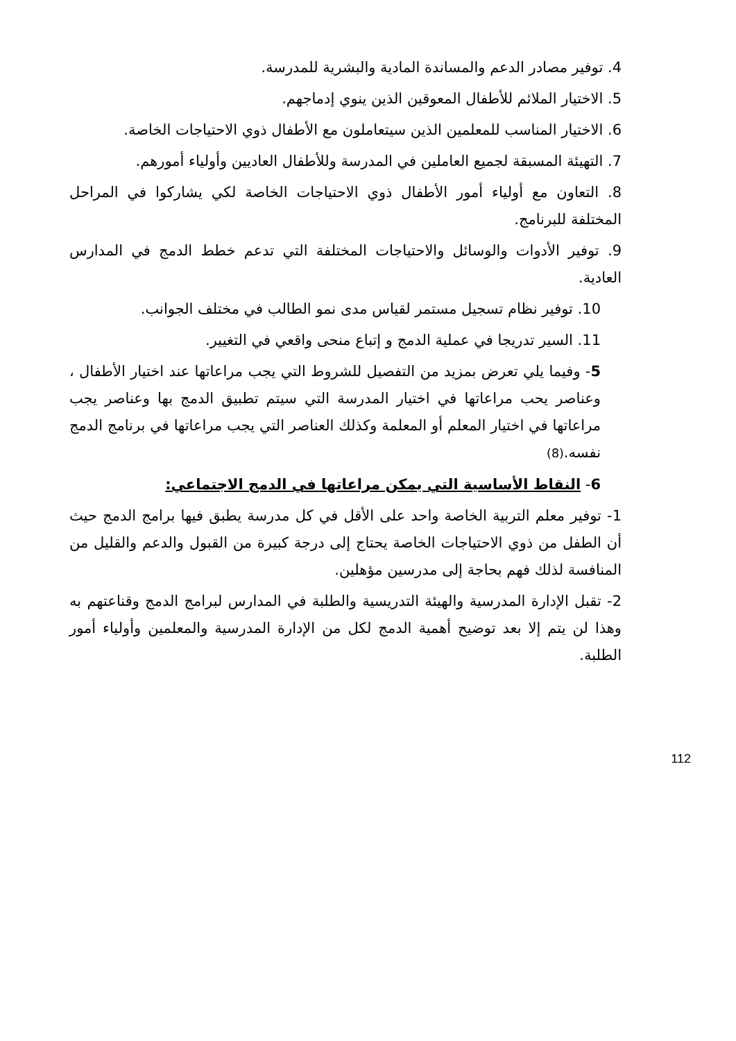4. توفير مصادر الدعم والمساندة المادية والبشرية للمدرسة.
5. الاختيار الملائم للأطفال المعوقين الذين ينوي إدماجهم.
6. الاختيار المناسب للمعلمين الذين سيتعاملون مع الأطفال ذوي الاحتياجات الخاصة.
7. التهيئة المسبقة لجميع العاملين في المدرسة وللأطفال العاديين وأولياء أمورهم.
8. التعاون مع أولياء أمور الأطفال ذوي الاحتياجات الخاصة لكي يشاركوا في المراحل المختلفة للبرنامج.
9. توفير الأدوات والوسائل والاحتياجات المختلفة التي تدعم خطط الدمج في المدارس العادية.
10. توفير نظام تسجيل مستمر لقياس مدى نمو الطالب في مختلف الجوانب.
11. السير تدريجا في عملية الدمج و إتباع منحى واقعي في التغيير.
5- وفيما يلي تعرض بمزيد من التفصيل للشروط التي يجب مراعاتها عند اختيار الأطفال ، وعناصر يحب مراعاتها في اختيار المدرسة التي سيتم تطبيق الدمج بها وعناصر يجب مراعاتها في اختيار المعلم أو المعلمة وكذلك العناصر التي يجب مراعاتها في برنامج الدمج نفسه.(8)
6- النقاط الأساسية التي يمكن مراعاتها في الدمج الاجتماعي:
1- توفير معلم التربية الخاصة واحد على الأقل في كل مدرسة يطبق فيها برامج الدمج حيث أن الطفل من ذوي الاحتياجات الخاصة يحتاج إلى درجة كبيرة من القبول والدعم والقليل من المنافسة لذلك فهم بحاجة إلى مدرسين مؤهلين.
2- تقبل الإدارة المدرسية والهيئة التدريسية والطلبة في المدارس لبرامج الدمج وقناعتهم به وهذا لن يتم إلا بعد توضيح أهمية الدمج لكل من الإدارة المدرسية والمعلمين وأولياء أمور الطلبة.
112